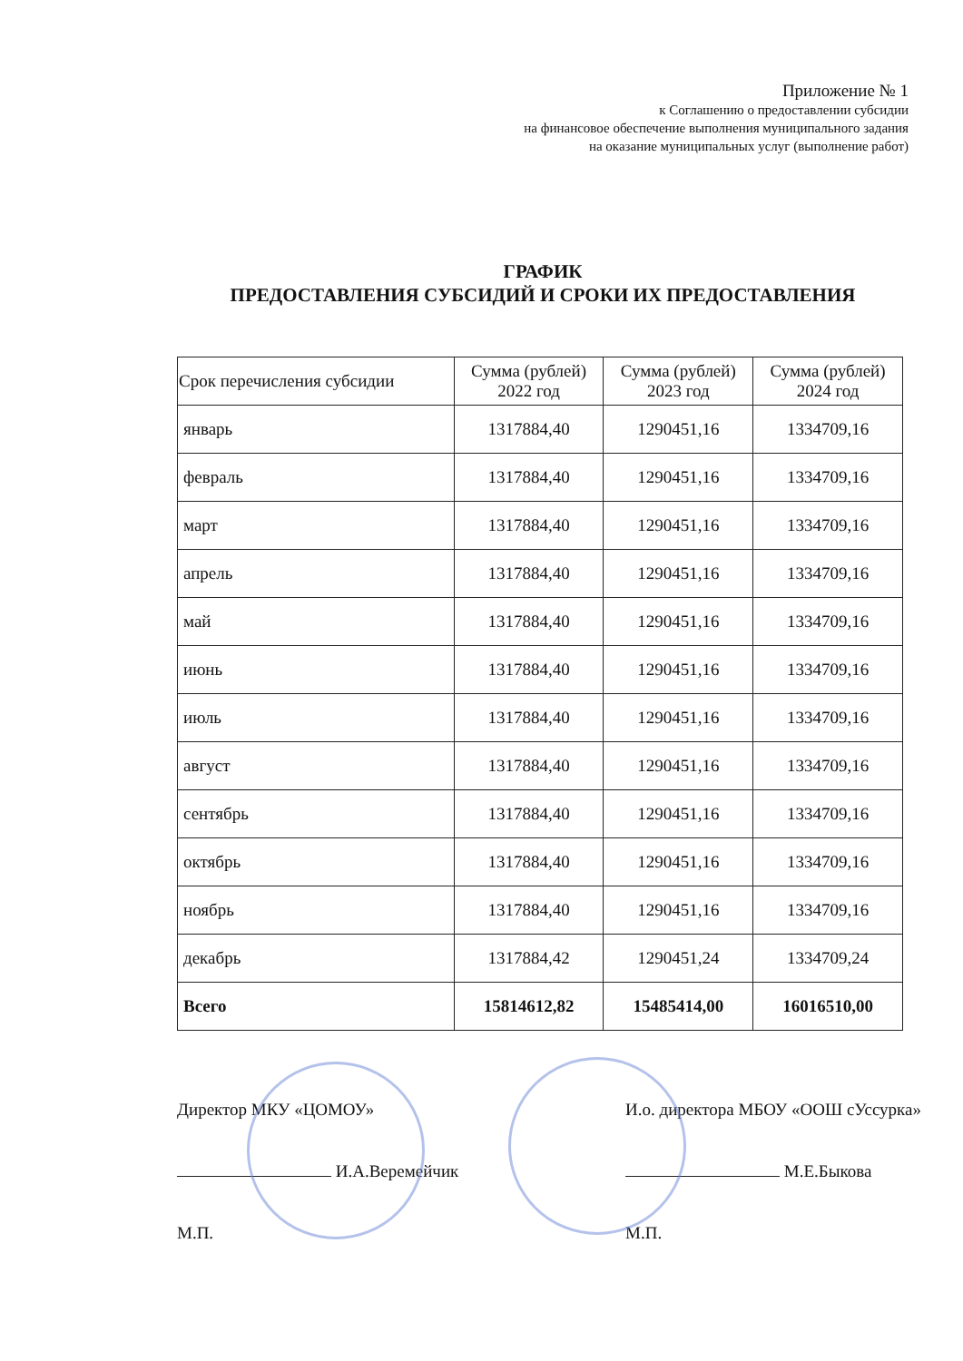Приложение № 1
к Соглашению о предоставлении субсидии
на финансовое обеспечение выполнения муниципального задания
на оказание муниципальных услуг (выполнение работ)
ГРАФИК
ПРЕДОСТАВЛЕНИЯ СУБСИДИЙ И СРОКИ ИХ ПРЕДОСТАВЛЕНИЯ
| Срок перечисления субсидии | Сумма (рублей) 2022 год | Сумма (рублей) 2023 год | Сумма (рублей) 2024 год |
| --- | --- | --- | --- |
| январь | 1317884,40 | 1290451,16 | 1334709,16 |
| февраль | 1317884,40 | 1290451,16 | 1334709,16 |
| март | 1317884,40 | 1290451,16 | 1334709,16 |
| апрель | 1317884,40 | 1290451,16 | 1334709,16 |
| май | 1317884,40 | 1290451,16 | 1334709,16 |
| июнь | 1317884,40 | 1290451,16 | 1334709,16 |
| июль | 1317884,40 | 1290451,16 | 1334709,16 |
| август | 1317884,40 | 1290451,16 | 1334709,16 |
| сентябрь | 1317884,40 | 1290451,16 | 1334709,16 |
| октябрь | 1317884,40 | 1290451,16 | 1334709,16 |
| ноябрь | 1317884,40 | 1290451,16 | 1334709,16 |
| декабрь | 1317884,42 | 1290451,24 | 1334709,24 |
| Всего | 15814612,82 | 15485414,00 | 16016510,00 |
Директор МКУ «ЦОМОУ»
И.А.Веремейчик
М.П.
И.о. директора МБОУ «ООШ сУссурка»
М.Е.Быкова
М.П.